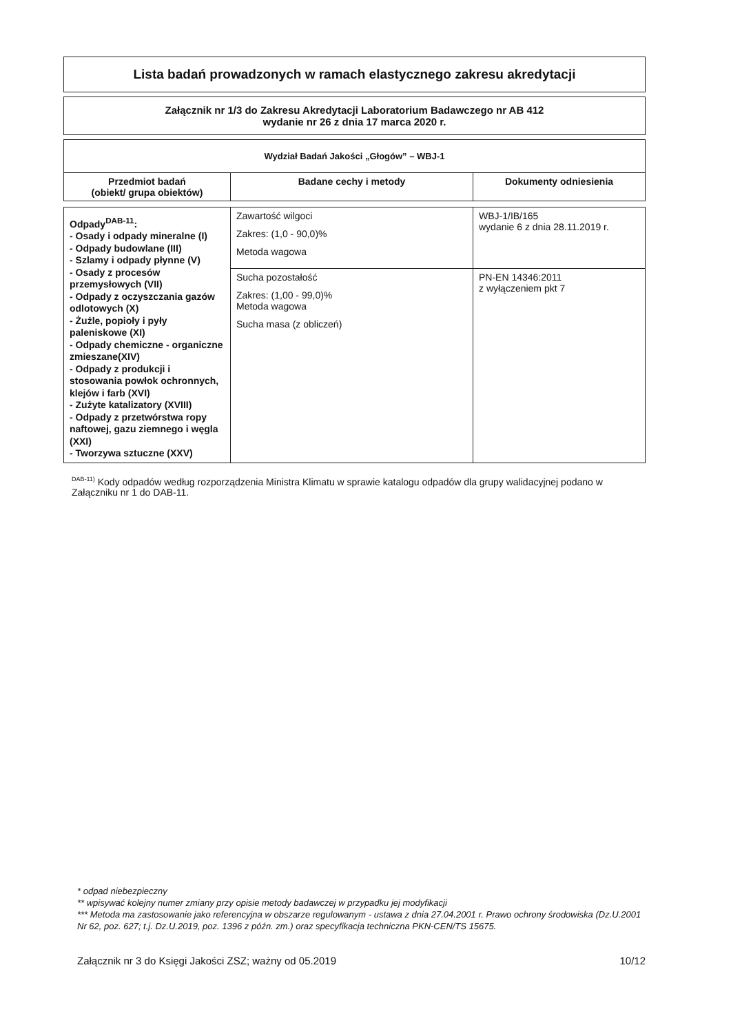Lista badań prowadzonych w ramach elastycznego zakresu akredytacji
Załącznik nr 1/3 do Zakresu Akredytacji Laboratorium Badawczego nr AB 412
wydanie nr 26 z dnia 17 marca 2020 r.
| Wydział Badań Jakości „Głogów” – WBJ-1 | | |
| --- | --- | --- |
| Przedmiot badań (obiekt/ grupa obiektów) | Badane cechy i metody | Dokumenty odniesienia |
| Odpady<sup>DAB-11</sup>: - Osady i odpady mineralne (I) - Odpady budowlane (III) - Szlamy i odpady płynne (V) - Osady z procesów przemysłowych (VII) - Odpady z oczyszczania gazów odlotowych (X) - Żużle, popioły i pyły paleniskowe (XI) - Odpady chemiczne - organiczne zmieszane(XIV) - Odpady z produkcji i stosowania powłok ochronnych, klejów i farb (XVI) - Zużyte katalizatory (XVIII) - Odpady z przetwórstwa ropy naftowej, gazu ziemnego i węgla (XXI) - Tworzywa sztuczne (XXV) | Zawartość wilgoci Zakres: (1,0 - 90,0)% Metoda wagowa | WBJ-1/IB/165 wydanie 6 z dnia 28.11.2019 r. |
| | Sucha pozostałość Zakres: (1,00 - 99,0)% Metoda wagowa Sucha masa (z obliczeń) | PN-EN 14346:2011 z wyłączeniem pkt 7 |
<sup>DAB-11)</sup> Kody odpadów według rozporządzenia Ministra Klimatu w sprawie katalogu odpadów dla grupy walidacyjnej podano w Załączniku nr 1 do DAB-11.
* odpad niebezpieczny
** wpisywać kolejny numer zmiany przy opisie metody badawczej w przypadku jej modyfikacji
*** Metoda ma zastosowanie jako referencyjna w obszarze regulowanym - ustawa z dnia 27.04.2001 r. Prawo ochrony środowiska (Dz.U.2001 Nr 62, poz. 627; t.j. Dz.U.2019, poz. 1396 z późn. zm.) oraz specyfikacja techniczna PKN-CEN/TS 15675.
Załącznik nr 3 do Księgi Jakości ZSZ; ważny od 05.2019 10/12